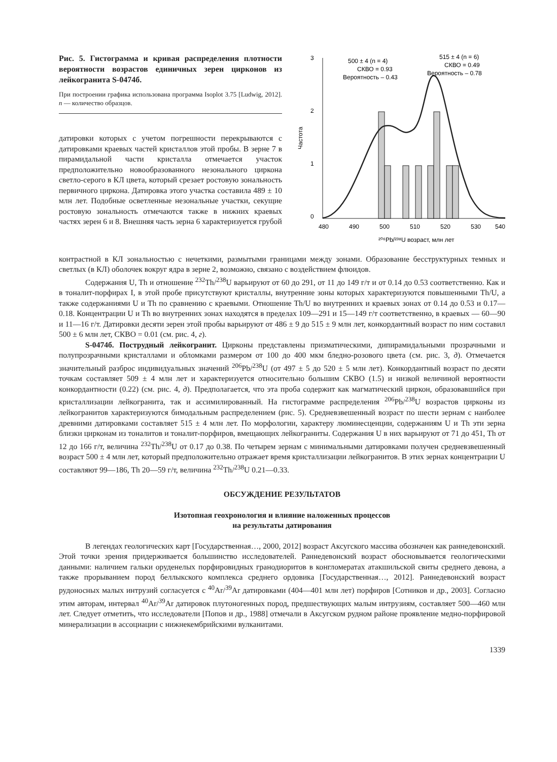Рис. 5. Гистограмма и кривая распределения плотности вероятности возрастов единичных зерен цирконов из лейкогранита S-0474б.
При построении графика использована программа Isoplot 3.75 [Ludwig, 2012]. n — количество образцов.
датировки которых с учетом погрешности перекрываются с датировками краевых частей кристаллов этой пробы. В зерне 7 в пирамидальной части кристалла отмечается участок предположительно новообразованного незонального циркона светло-серого в КЛ цвета, который срезает ростовую зональность первичного циркона. Датировка этого участка составила 489 ± 10 млн лет. Подобные осветленные незональные участки, секущие ростовую зональность отмечаются также в нижних краевых частях зерен 6 и 8. Внешняя часть зерна 6 характеризуется грубой
500 ± 4 (n = 4)
СКВО = 0.93
Вероятность – 0.43
515 ± 4 (n = 6)
СКВО = 0.49
Вероятность – 0.78
3
2
1
0
Частота
480
490
500
510
520
530
540
²⁰⁶Pb/²³⁸U возраст, млн лет
контрастной в КЛ зональностью с нечеткими, размытыми границами между зонами. Образование бесструктурных темных и светлых (в КЛ) оболочек вокруг ядра в зерне 2, возможно, связано с воздействием флюидов.
Содержания U, Th и отношение <sup>232</sup>Th/<sup>238</sup>U варьируют от 60 до 291, от 11 до 149 г/т и от 0.14 до 0.53 соответственно. Как и в тоналит-порфирах I, в этой пробе присутствуют кристаллы, внутренние зоны которых характеризуются повышенными Th/U, а также содержаниями U и Th по сравнению с краевыми. Отношение Th/U во внутренних и краевых зонах от 0.14 до 0.53 и 0.17—0.18. Концентрации U и Th во внутренних зонах находятся в пределах 109—291 и 15—149 г/т соответственно, в краевых — 60—90 и 11—16 г/т. Датировки десяти зерен этой пробы варьируют от 486 ± 9 до 515 ± 9 млн лет, конкордантный возраст по ним составил 500 ± 6 млн лет, СКВО = 0.01 (см. рис. 4, г).
S-0474б. Пострудный лейкогранит. Цирконы представлены призматическими, дипирамидальными прозрачными и полупрозрачными кристаллами и обломками размером от 100 до 400 мкм бледно-розового цвета (см. рис. 3, д). Отмечается значительный разброс индивидуальных значений <sup>206</sup>Pb/<sup>238</sup>U (от 497 ± 5 до 520 ± 5 млн лет). Конкордантный возраст по десяти точкам составляет 509 ± 4 млн лет и характеризуется относительно большим СКВО (1.5) и низкой величиной вероятности конкордантности (0.22) (см. рис. 4, д). Предполагается, что эта проба содержит как магматический циркон, образовавшийся при кристаллизации лейкогранита, так и ассимилированный. На гистограмме распределения <sup>206</sup>Pb/<sup>238</sup>U возрастов цирконы из лейкогранитов характеризуются бимодальным распределением (рис. 5). Средневзвешенный возраст по шести зернам с наиболее древними датировками составляет 515 ± 4 млн лет. По морфологии, характеру люминесценции, содержаниям U и Th эти зерна близки цирконам из тоналитов и тоналит-порфиров, вмещающих лейкограниты. Содержания U в них варьируют от 71 до 451, Th от 12 до 166 г/т, величина <sup>232</sup>Th/<sup>238</sup>U от 0.17 до 0.38. По четырем зернам с минимальными датировками получен средневзвешенный возраст 500 ± 4 млн лет, который предположительно отражает время кристаллизации лейкогранитов. В этих зернах концентрации U составляют 99—186, Th 20—59 г/т, величина <sup>232</sup>Th/<sup>238</sup>U 0.21—0.33.
ОБСУЖДЕНИЕ РЕЗУЛЬТАТОВ
Изотопная геохронология и влияние наложенных процессов
на результаты датирования
В легендах геологических карт [Государственная…, 2000, 2012] возраст Аксугского массива обозначен как раннедевонский. Этой точки зрения придерживается большинство исследователей. Раннедевонский возраст обосновывается геологическими данными: наличием гальки оруденелых порфировидных гранодиоритов в конгломератах атакшильской свиты среднего девона, а также прорыванием пород беллыкского комплекса среднего ордовика [Государственная…, 2012]. Раннедевонский возраст рудоносных малых интрузий согласуется с <sup>40</sup>Ar/<sup>39</sup>Ar датировками (404—401 млн лет) порфиров [Сотников и др., 2003]. Согласно этим авторам, интервал <sup>40</sup>Ar/<sup>39</sup>Ar датировок плутоногенных пород, предшествующих малым интрузиям, составляет 500—460 млн лет. Следует отметить, что исследователи [Попов и др., 1988] отмечали в Аксугском рудном районе проявление медно-порфировой минерализации в ассоциации с нижнекембрийскими вулканитами.
1339